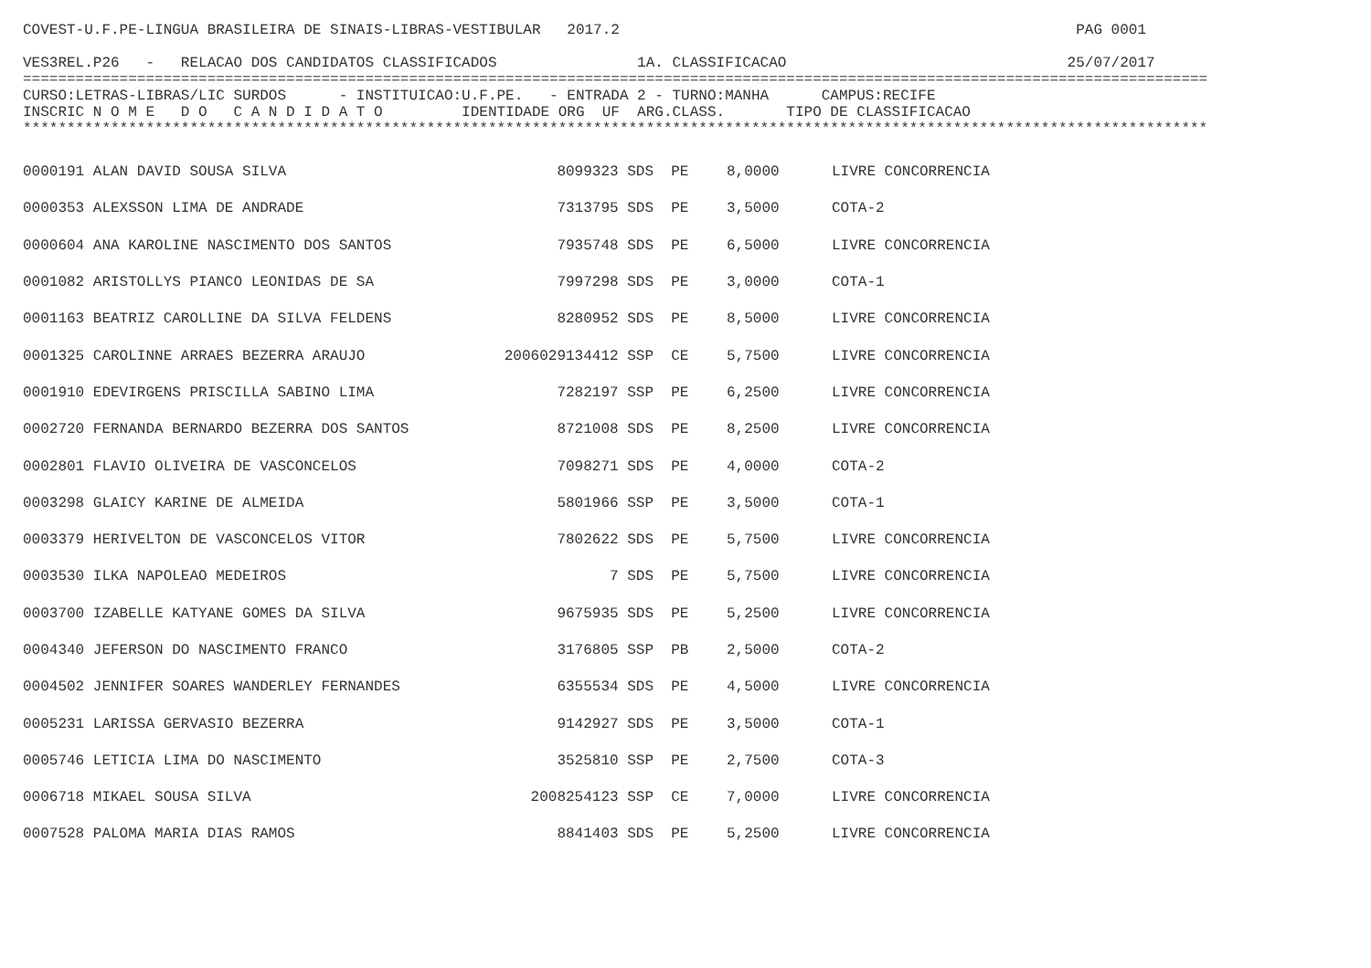COVEST-U.F.PE-LINGUA BRASILEIRA DE SINAIS-LIBRAS-VESTIBULAR   2017.2                                                    PAG 0001

VES3REL.P26   -   RELACAO DOS CANDIDATOS CLASSIFICADOS                1A. CLASSIFICACAO                                25/07/2017
=======================================================================================================================================
CURSO:LETRAS-LIBRAS/LIC SURDOS      - INSTITUICAO:U.F.PE.   - ENTRADA 2 - TURNO:MANHA      CAMPUS:RECIFE
INSCRIC N O M E   D O   C A N D I D A T O         IDENTIDADE ORG  UF  ARG.CLASS.       TIPO DE CLASSIFICACAO
***************************************************************************************************************************************
| 0000191 ALAN DAVID SOUSA SILVA | 8099323 SDS | PE | 8,0000 | LIVRE CONCORRENCIA |
| 0000353 ALEXSSON LIMA DE ANDRADE | 7313795 SDS | PE | 3,5000 | COTA-2 |
| 0000604 ANA KAROLINE NASCIMENTO DOS SANTOS | 7935748 SDS | PE | 6,5000 | LIVRE CONCORRENCIA |
| 0001082 ARISTOLLYS PIANCO LEONIDAS DE SA | 7997298 SDS | PE | 3,0000 | COTA-1 |
| 0001163 BEATRIZ CAROLLINE DA SILVA FELDENS | 8280952 SDS | PE | 8,5000 | LIVRE CONCORRENCIA |
| 0001325 CAROLINNE ARRAES BEZERRA ARAUJO | 2006029134412 SSP | CE | 5,7500 | LIVRE CONCORRENCIA |
| 0001910 EDEVIRGENS PRISCILLA SABINO LIMA | 7282197 SSP | PE | 6,2500 | LIVRE CONCORRENCIA |
| 0002720 FERNANDA BERNARDO BEZERRA DOS SANTOS | 8721008 SDS | PE | 8,2500 | LIVRE CONCORRENCIA |
| 0002801 FLAVIO OLIVEIRA DE VASCONCELOS | 7098271 SDS | PE | 4,0000 | COTA-2 |
| 0003298 GLAICY KARINE DE ALMEIDA | 5801966 SSP | PE | 3,5000 | COTA-1 |
| 0003379 HERIVELTON DE VASCONCELOS VITOR | 7802622 SDS | PE | 5,7500 | LIVRE CONCORRENCIA |
| 0003530 ILKA NAPOLEAO MEDEIROS | 7 SDS | PE | 5,7500 | LIVRE CONCORRENCIA |
| 0003700 IZABELLE KATYANE GOMES DA SILVA | 9675935 SDS | PE | 5,2500 | LIVRE CONCORRENCIA |
| 0004340 JEFERSON DO NASCIMENTO FRANCO | 3176805 SSP | PB | 2,5000 | COTA-2 |
| 0004502 JENNIFER SOARES WANDERLEY FERNANDES | 6355534 SDS | PE | 4,5000 | LIVRE CONCORRENCIA |
| 0005231 LARISSA GERVASIO BEZERRA | 9142927 SDS | PE | 3,5000 | COTA-1 |
| 0005746 LETICIA LIMA DO NASCIMENTO | 3525810 SSP | PE | 2,7500 | COTA-3 |
| 0006718 MIKAEL SOUSA SILVA | 2008254123 SSP | CE | 7,0000 | LIVRE CONCORRENCIA |
| 0007528 PALOMA MARIA DIAS RAMOS | 8841403 SDS | PE | 5,2500 | LIVRE CONCORRENCIA |